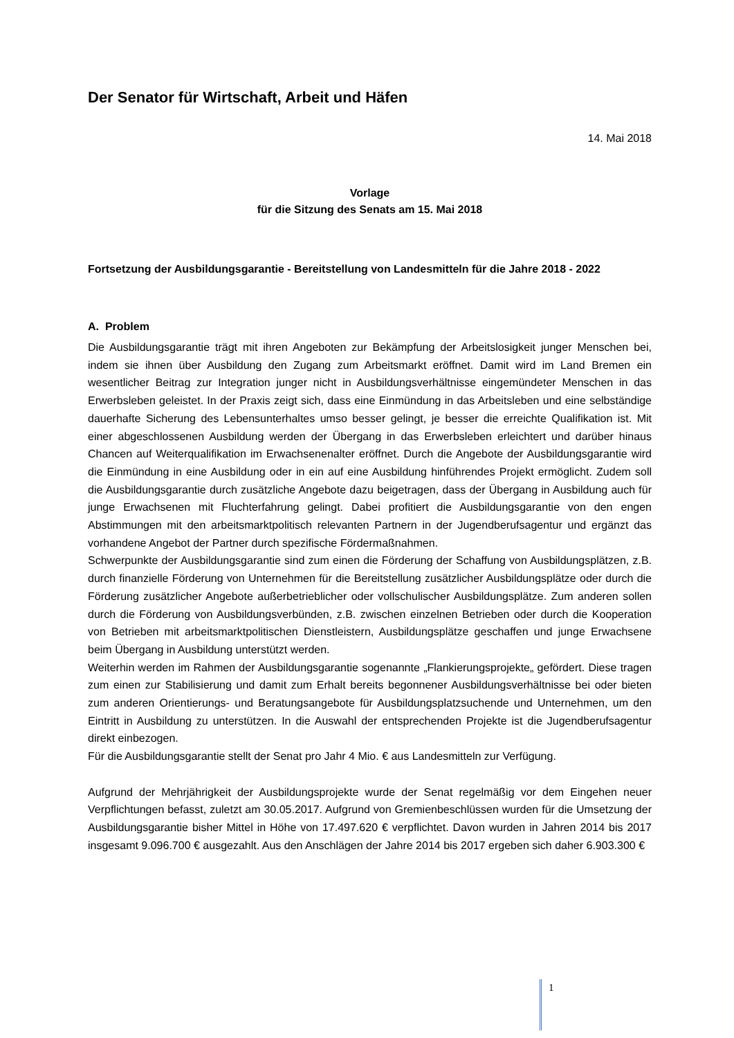Der Senator für Wirtschaft, Arbeit und Häfen
14. Mai 2018
Vorlage
für die Sitzung des Senats am 15. Mai 2018
Fortsetzung der Ausbildungsgarantie - Bereitstellung von Landesmitteln für die Jahre 2018 - 2022
A. Problem
Die Ausbildungsgarantie trägt mit ihren Angeboten zur Bekämpfung der Arbeitslosigkeit junger Menschen bei, indem sie ihnen über Ausbildung den Zugang zum Arbeitsmarkt eröffnet. Damit wird im Land Bremen ein wesentlicher Beitrag zur Integration junger nicht in Ausbildungsverhältnisse eingemündeter Menschen in das Erwerbsleben geleistet. In der Praxis zeigt sich, dass eine Einmündung in das Arbeitsleben und eine selbständige dauerhafte Sicherung des Lebensunterhaltes umso besser gelingt, je besser die erreichte Qualifikation ist. Mit einer abgeschlossenen Ausbildung werden der Übergang in das Erwerbsleben erleichtert und darüber hinaus Chancen auf Weiterqualifikation im Erwachsenenalter eröffnet. Durch die Angebote der Ausbildungsgarantie wird die Einmündung in eine Ausbildung oder in ein auf eine Ausbildung hinführendes Projekt ermöglicht. Zudem soll die Ausbildungsgarantie durch zusätzliche Angebote dazu beigetragen, dass der Übergang in Ausbildung auch für junge Erwachsenen mit Fluchterfahrung gelingt. Dabei profitiert die Ausbildungsgarantie von den engen Abstimmungen mit den arbeitsmarktpolitisch relevanten Partnern in der Jugendberufsagentur und ergänzt das vorhandene Angebot der Partner durch spezifische Fördermaßnahmen.
Schwerpunkte der Ausbildungsgarantie sind zum einen die Förderung der Schaffung von Ausbildungsplätzen, z.B. durch finanzielle Förderung von Unternehmen für die Bereitstellung zusätzlicher Ausbildungsplätze oder durch die Förderung zusätzlicher Angebote außerbetrieblicher oder vollschulischer Ausbildungsplätze. Zum anderen sollen durch die Förderung von Ausbildungsverbünden, z.B. zwischen einzelnen Betrieben oder durch die Kooperation von Betrieben mit arbeitsmarktpolitischen Dienstleistern, Ausbildungsplätze geschaffen und junge Erwachsene beim Übergang in Ausbildung unterstützt werden.
Weiterhin werden im Rahmen der Ausbildungsgarantie sogenannte „Flankierungsprojekte„ gefördert. Diese tragen zum einen zur Stabilisierung und damit zum Erhalt bereits begonnener Ausbildungsverhältnisse bei oder bieten zum anderen Orientierungs- und Beratungsangebote für Ausbildungsplatzsuchende und Unternehmen, um den Eintritt in Ausbildung zu unterstützen. In die Auswahl der entsprechenden Projekte ist die Jugendberufsagentur direkt einbezogen.
Für die Ausbildungsgarantie stellt der Senat pro Jahr 4 Mio. € aus Landesmitteln zur Verfügung.
Aufgrund der Mehrjährigkeit der Ausbildungsprojekte wurde der Senat regelmäßig vor dem Eingehen neuer Verpflichtungen befasst, zuletzt am 30.05.2017. Aufgrund von Gremienbeschlüssen wurden für die Umsetzung der Ausbildungsgarantie bisher Mittel in Höhe von 17.497.620 € verpflichtet. Davon wurden in Jahren 2014 bis 2017 insgesamt 9.096.700 € ausgezahlt. Aus den Anschlägen der Jahre 2014 bis 2017 ergeben sich daher 6.903.300 €
1